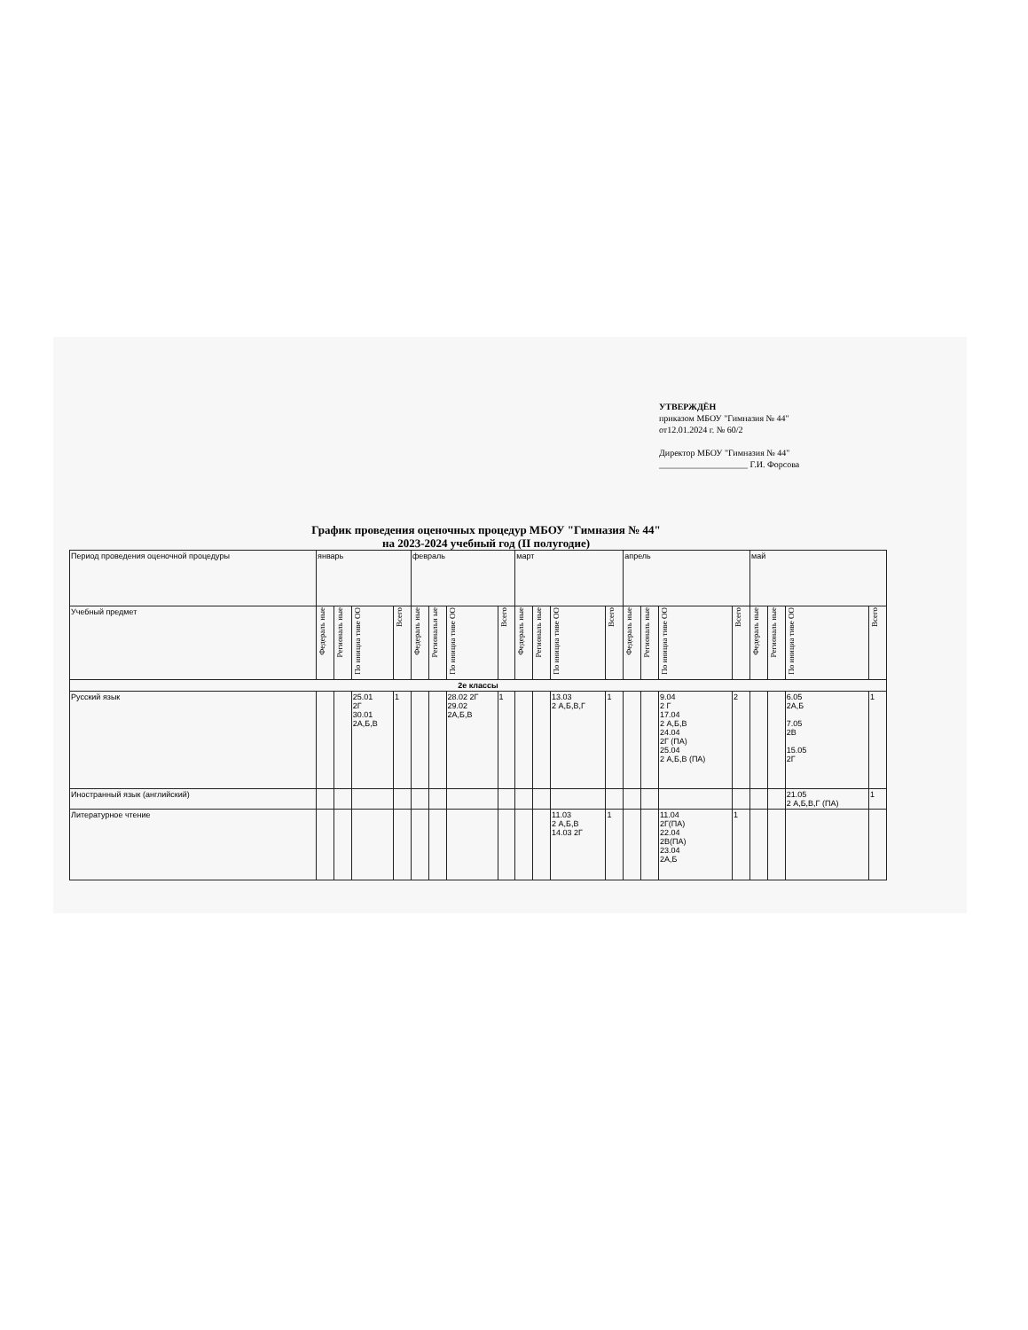УТВЕРЖДЁН
приказом МБОУ "Гимназия № 44"
от12.01.2024 г. № 60/2
Директор МБОУ "Гимназия № 44"
____________________ Г.И. Форсова
График проведения оценочных процедур МБОУ "Гимназия № 44"
на 2023-2024 учебный год (II полугодие)
| Период проведения оценочной процедуры | январь | | | | февраль | | | | март | | | | апрель | | | | май | | | |
| --- | --- | --- | --- | --- | --- | --- | --- | --- | --- | --- | --- | --- | --- | --- | --- | --- | --- | --- | --- | --- |
| Учебный предмет | Федераль ные | Региональ ные | По инициа тиве ОО | Всего | Федераль ные | Региональн ые | По инициа тиве ОО | Всего | Федераль ные | Региональ ные | По инициа тиве ОО | Всего | Федераль ные | Региональ ные | По инициа тиве ОО | Всего | Федераль ные | Региональ ные | По инициа тиве ОО | Всего |
| 2е классы | | | | | | | | | | | | | | | | | | | | |
| Русский язык | | | 25.01 2Г 30.01 2А,Б,В | 1 | | | 28.02 2Г 29.02 2А,Б,В | 1 | | | 13.03 2 А,Б,В,Г | 1 | | | 9.04 2 Г 17.04 2 А,Б,В 24.04 2Г (ПА) 25.04 2 А,Б,В (ПА) | 2 | | | 6.05 2А,Б 7.05 2В 15.05 2Г | 1 |
| Иностранный язык (английский) | | | | | | | | | | | | | | | | | | | 21.05 2 А,Б,В,Г (ПА) | 1 |
| Литературное чтение | | | | | | | | | | | 11.03 2 А,Б,В 14.03 2Г | 1 | | | 11.04 2Г(ПА) 22.04 2В(ПА) 23.04 2А,Б | 1 | | | | |